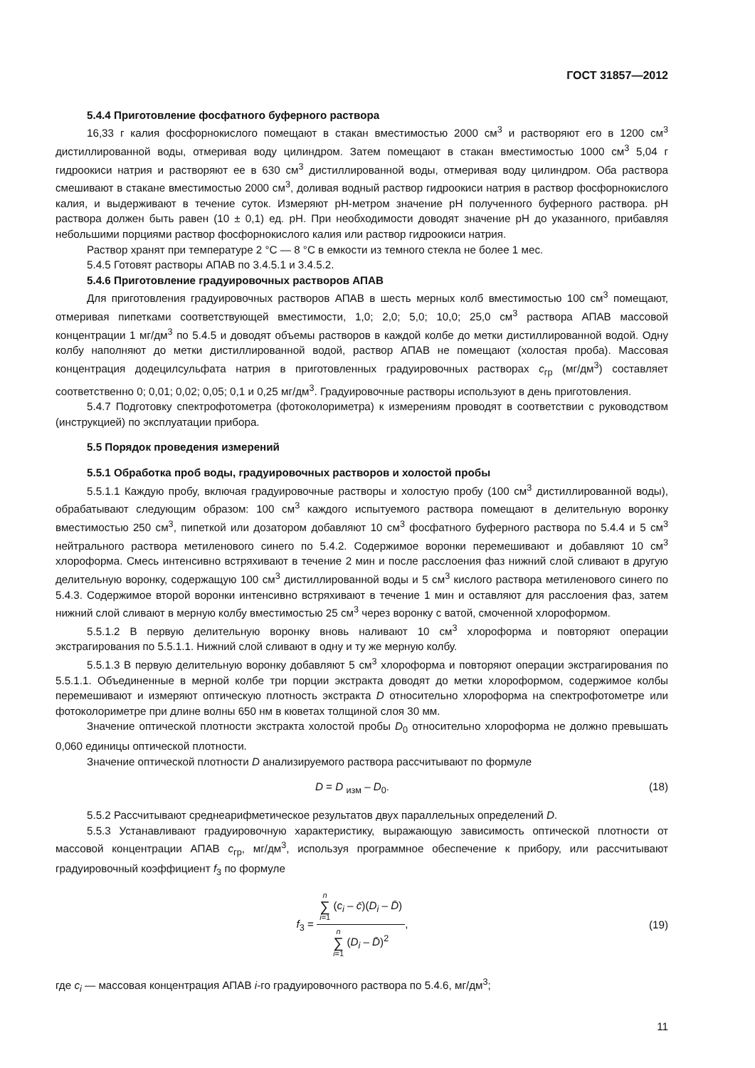ГОСТ 31857—2012
5.4.4 Приготовление фосфатного буферного раствора
16,33 г калия фосфорнокислого помещают в стакан вместимостью 2000 см<sup>3</sup> и растворяют его в 1200 см<sup>3</sup> дистиллированной воды, отмеривая воду цилиндром. Затем помещают в стакан вместимостью 1000 см<sup>3</sup> 5,04 г гидроокиси натрия и растворяют ее в 630 см<sup>3</sup> дистиллированной воды, отмеривая воду цилиндром. Оба раствора смешивают в стакане вместимостью 2000 см<sup>3</sup>, доливая водный раствор гидроокиси натрия в раствор фосфорнокислого калия, и выдерживают в течение суток. Измеряют рН-метром значение рН полученного буферного раствора. рН раствора должен быть равен (10 ± 0,1) ед. рН. При необходимости доводят значение рН до указанного, прибавляя небольшими порциями раствор фосфорнокислого калия или раствор гидроокиси натрия.
Раствор хранят при температуре 2 °С — 8 °С в емкости из темного стекла не более 1 мес.
5.4.5 Готовят растворы АПАВ по 3.4.5.1 и 3.4.5.2.
5.4.6 Приготовление градуировочных растворов АПАВ
Для приготовления градуировочных растворов АПАВ в шесть мерных колб вместимостью 100 см<sup>3</sup> помещают, отмеривая пипетками соответствующей вместимости, 1,0; 2,0; 5,0; 10,0; 25,0 см<sup>3</sup> раствора АПАВ массовой концентрации 1 мг/дм<sup>3</sup> по 5.4.5 и доводят объемы растворов в каждой колбе до метки дистиллированной водой. Одну колбу наполняют до метки дистиллированной водой, раствор АПАВ не помещают (холостая проба). Массовая концентрация додецилсульфата натрия в приготовленных градуировочных растворах c<sub>гр</sub> (мг/дм<sup>3</sup>) составляет соответственно 0; 0,01; 0,02; 0,05; 0,1 и 0,25 мг/дм<sup>3</sup>. Градуировочные растворы используют в день приготовления.
5.4.7 Подготовку спектрофотометра (фотоколориметра) к измерениям проводят в соответствии с руководством (инструкцией) по эксплуатации прибора.
5.5 Порядок проведения измерений
5.5.1 Обработка проб воды, градуировочных растворов и холостой пробы
5.5.1.1 Каждую пробу, включая градуировочные растворы и холостую пробу (100 см<sup>3</sup> дистиллированной воды), обрабатывают следующим образом: 100 см<sup>3</sup> каждого испытуемого раствора помещают в делительную воронку вместимостью 250 см<sup>3</sup>, пипеткой или дозатором добавляют 10 см<sup>3</sup> фосфатного буферного раствора по 5.4.4 и 5 см<sup>3</sup> нейтрального раствора метиленового синего по 5.4.2. Содержимое воронки перемешивают и добавляют 10 см<sup>3</sup> хлороформа. Смесь интенсивно встряхивают в течение 2 мин и после расслоения фаз нижний слой сливают в другую делительную воронку, содержащую 100 см<sup>3</sup> дистиллированной воды и 5 см<sup>3</sup> кислого раствора метиленового синего по 5.4.3. Содержимое второй воронки интенсивно встряхивают в течение 1 мин и оставляют для расслоения фаз, затем нижний слой сливают в мерную колбу вместимостью 25 см<sup>3</sup> через воронку с ватой, смоченной хлороформом.
5.5.1.2 В первую делительную воронку вновь наливают 10 см<sup>3</sup> хлороформа и повторяют операции экстрагирования по 5.5.1.1. Нижний слой сливают в одну и ту же мерную колбу.
5.5.1.3 В первую делительную воронку добавляют 5 см<sup>3</sup> хлороформа и повторяют операции экстрагирования по 5.5.1.1. Объединенные в мерной колбе три порции экстракта доводят до метки хлороформом, содержимое колбы перемешивают и измеряют оптическую плотность экстракта D относительно хлороформа на спектрофотометре или фотоколориметре при длине волны 650 нм в кюветах толщиной слоя 30 мм.
Значение оптической плотности экстракта холостой пробы D<sub>0</sub> относительно хлороформа не должно превышать 0,060 единицы оптической плотности.
Значение оптической плотности D анализируемого раствора рассчитывают по формуле
D = D <sub>изм</sub> – D<sub>0</sub>. (18)
5.5.2 Рассчитывают среднеарифметическое результатов двух параллельных определений D.
5.5.3 Устанавливают градуировочную характеристику, выражающую зависимость оптической плотности от массовой концентрации АПАВ c<sub>гр</sub>, мг/дм<sup>3</sup>, используя программное обеспечение к прибору, или рассчитывают градуировочный коэффициент f<sub>3</sub> по формуле
f<sub>3</sub> = n ∑ i=1 (c<sub>i</sub> – c̄)(D<sub>i</sub> – D̄) n ∑ i=1 (D<sub>i</sub> – D̄)<sup>2</sup>, (19)
где c<sub>i</sub> — массовая концентрация АПАВ i-го градуировочного раствора по 5.4.6, мг/дм<sup>3</sup>;
11